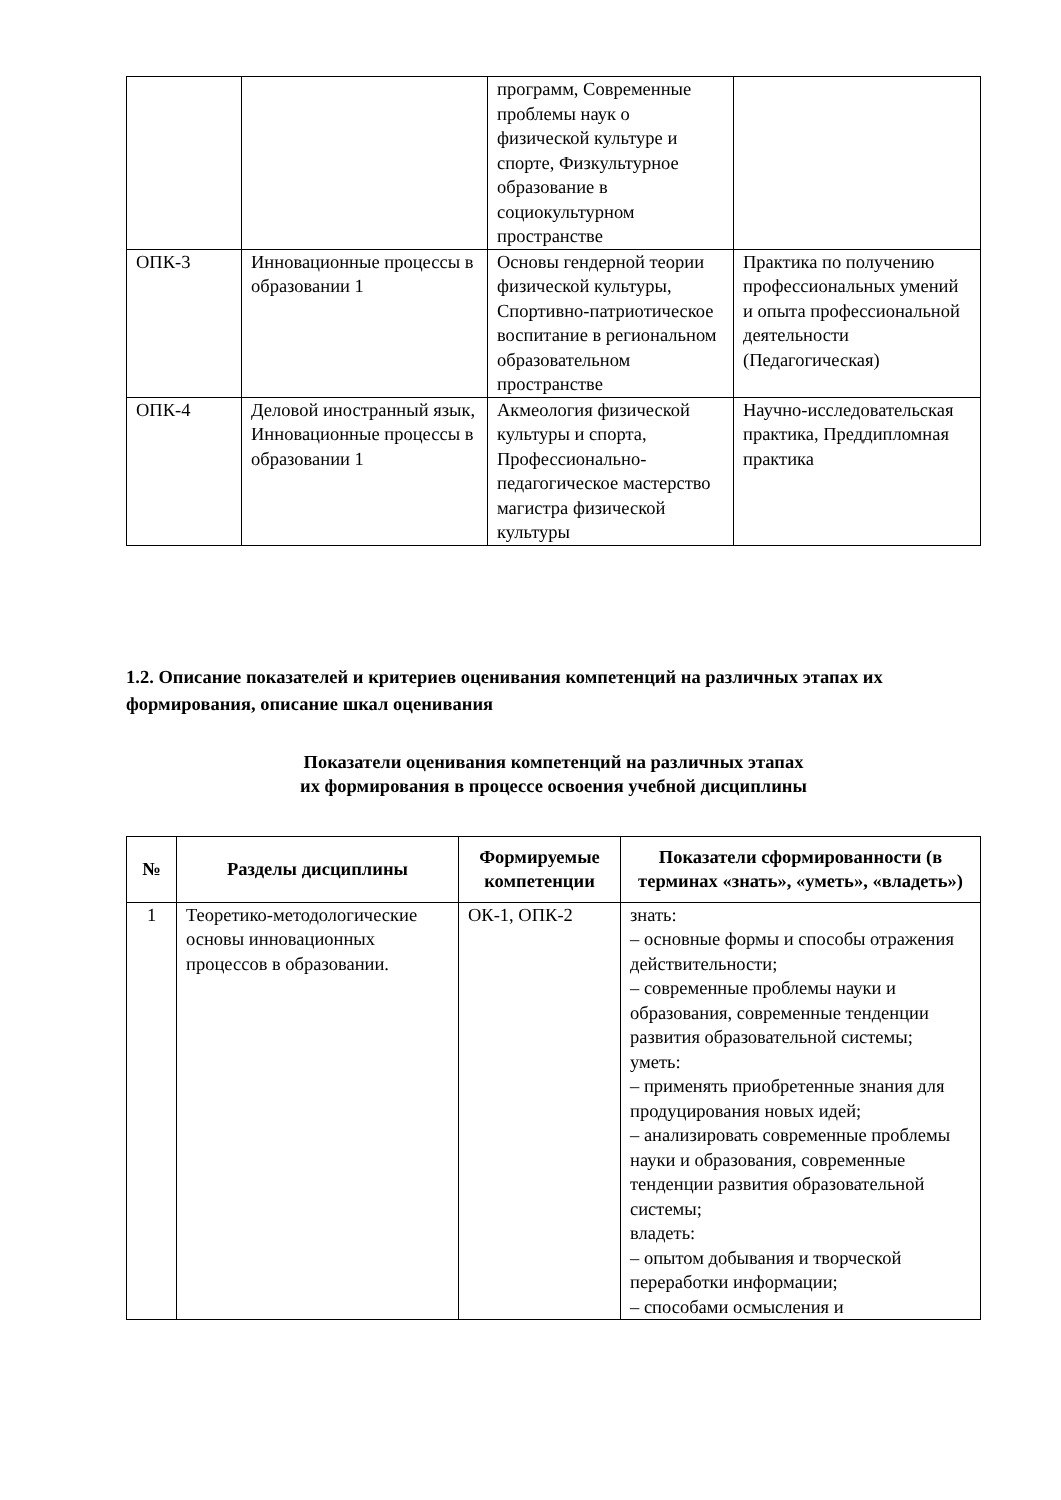| | | программ, Современные проблемы наук о физической культуре и спорте, Физкультурное образование в социокультурном пространстве | |
| ОПК-3 | Инновационные процессы в образовании 1 | Основы гендерной теории физической культуры, Спортивно-патриотическое воспитание в региональном образовательном пространстве | Практика по получению профессиональных умений и опыта профессиональной деятельности (Педагогическая) |
| ОПК-4 | Деловой иностранный язык, Инновационные процессы в образовании 1 | Акмеология физической культуры и спорта, Профессионально-педагогическое мастерство магистра физической культуры | Научно-исследовательская практика, Преддипломная практика |
1.2. Описание показателей и критериев оценивания компетенций на различных этапах их формирования, описание шкал оценивания
Показатели оценивания компетенций на различных этапах
их формирования в процессе освоения учебной дисциплины
| № | Разделы дисциплины | Формируемые компетенции | Показатели сформированности (в терминах «знать», «уметь», «владеть») |
| --- | --- | --- | --- |
| 1 | Теоретико-методологические основы инновационных процессов в образовании. | ОК-1, ОПК-2 | знать: – основные формы и способы отражения действительности; – современные проблемы науки и образования, современные тенденции развития образовательной системы; уметь: – применять приобретенные знания для продуцирования новых идей; – анализировать современные проблемы науки и образования, современные тенденции развития образовательной системы; владеть: – опытом добывания и творческой переработки информации; – способами осмысления и |